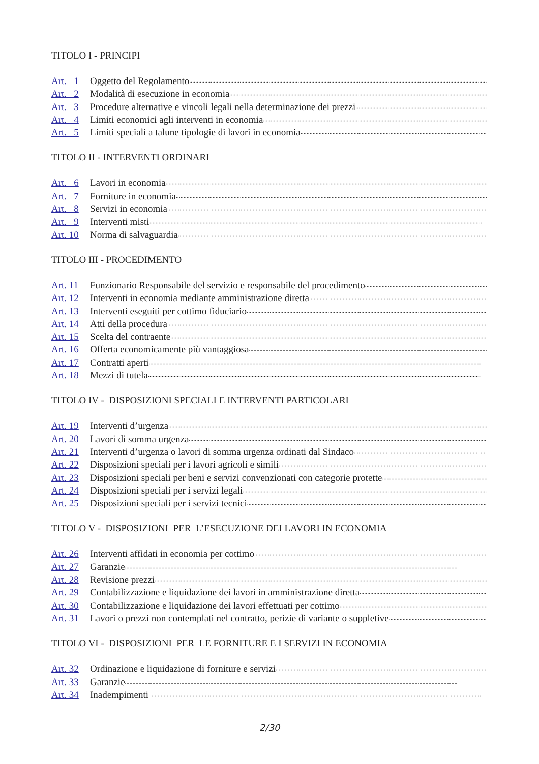TITOLO I - PRINCIPI
Art. 1 Oggetto del Regolamento
Art. 2 Modalità di esecuzione in economia
Art. 3 Procedure alternative e vincoli legali nella determinazione dei prezzi
Art. 4 Limiti economici agli interventi in economia
Art. 5 Limiti speciali a talune tipologie di lavori in economia
TITOLO II - INTERVENTI ORDINARI
Art. 6 Lavori in economia
Art. 7 Forniture in economia
Art. 8 Servizi in economia
Art. 9 Interventi misti
Art. 10 Norma di salvaguardia
TITOLO III - PROCEDIMENTO
Art. 11 Funzionario Responsabile del servizio e responsabile del procedimento
Art. 12 Interventi in economia mediante amministrazione diretta
Art. 13 Interventi eseguiti per cottimo fiduciario
Art. 14 Atti della procedura
Art. 15 Scelta del contraente
Art. 16 Offerta economicamente più vantaggiosa
Art. 17 Contratti aperti
Art. 18 Mezzi di tutela
TITOLO IV - DISPOSIZIONI SPECIALI E INTERVENTI PARTICOLARI
Art. 19 Interventi d’urgenza
Art. 20 Lavori di somma urgenza
Art. 21 Interventi d’urgenza o lavori di somma urgenza ordinati dal Sindaco
Art. 22 Disposizioni speciali per i lavori agricoli e simili
Art. 23 Disposizioni speciali per beni e servizi convenzionati con categorie protette
Art. 24 Disposizioni speciali per i servizi legali
Art. 25 Disposizioni speciali per i servizi tecnici
TITOLO V - DISPOSIZIONI PER L’ESECUZIONE DEI LAVORI IN ECONOMIA
Art. 26 Interventi affidati in economia per cottimo
Art. 27 Garanzie
Art. 28 Revisione prezzi
Art. 29 Contabilizzazione e liquidazione dei lavori in amministrazione diretta
Art. 30 Contabilizzazione e liquidazione dei lavori effettuati per cottimo
Art. 31 Lavori o prezzi non contemplati nel contratto, perizie di variante o suppletive
TITOLO VI - DISPOSIZIONI PER LE FORNITURE E I SERVIZI IN ECONOMIA
Art. 32 Ordinazione e liquidazione di forniture e servizi
Art. 33 Garanzie
Art. 34 Inadempimenti
2/30